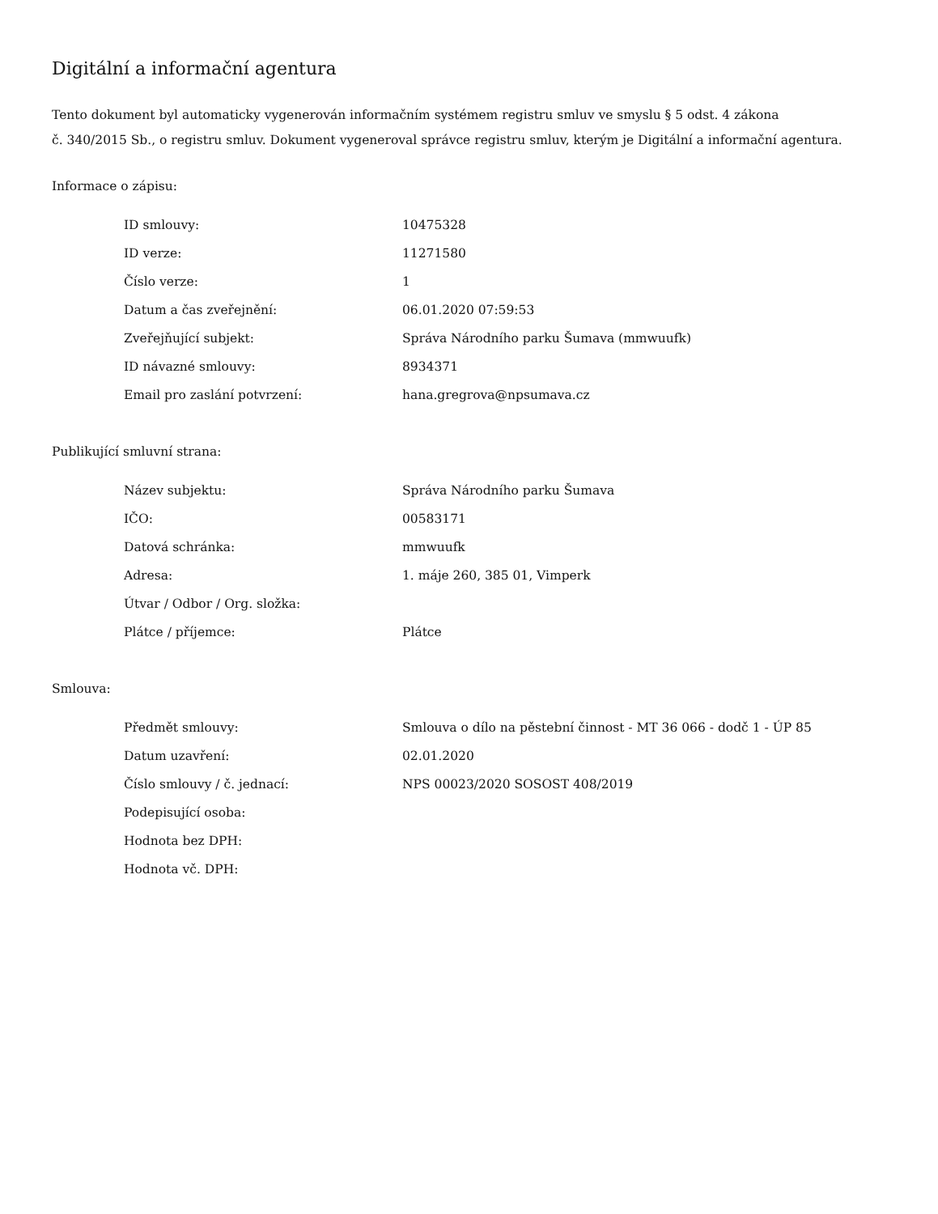Digitální a informační agentura
Tento dokument byl automaticky vygenerován informačním systémem registru smluv ve smyslu § 5 odst. 4 zákona
č. 340/2015 Sb., o registru smluv. Dokument vygeneroval správce registru smluv, kterým je Digitální a informační agentura.
Informace o zápisu:
| ID smlouvy: | 10475328 |
| ID verze: | 11271580 |
| Číslo verze: | 1 |
| Datum a čas zveřejnění: | 06.01.2020 07:59:53 |
| Zveřejňující subjekt: | Správa Národního parku Šumava (mmwuufk) |
| ID návazné smlouvy: | 8934371 |
| Email pro zaslání potvrzení: | hana.gregrova@npsumava.cz |
Publikující smluvní strana:
| Název subjektu: | Správa Národního parku Šumava |
| IČO: | 00583171 |
| Datová schránka: | mmwuufk |
| Adresa: | 1. máje 260, 385 01, Vimperk |
| Útvar / Odbor / Org. složka: | |
| Plátce / příjemce: | Plátce |
Smlouva:
| Předmět smlouvy: | Smlouva o dílo na pěstební činnost - MT 36 066 - dodč 1 - ÚP 85 |
| Datum uzavření: | 02.01.2020 |
| Číslo smlouvy / č. jednací: | NPS 00023/2020 SOSOST 408/2019 |
| Podepisující osoba: | |
| Hodnota bez DPH: | |
| Hodnota vč. DPH: | |